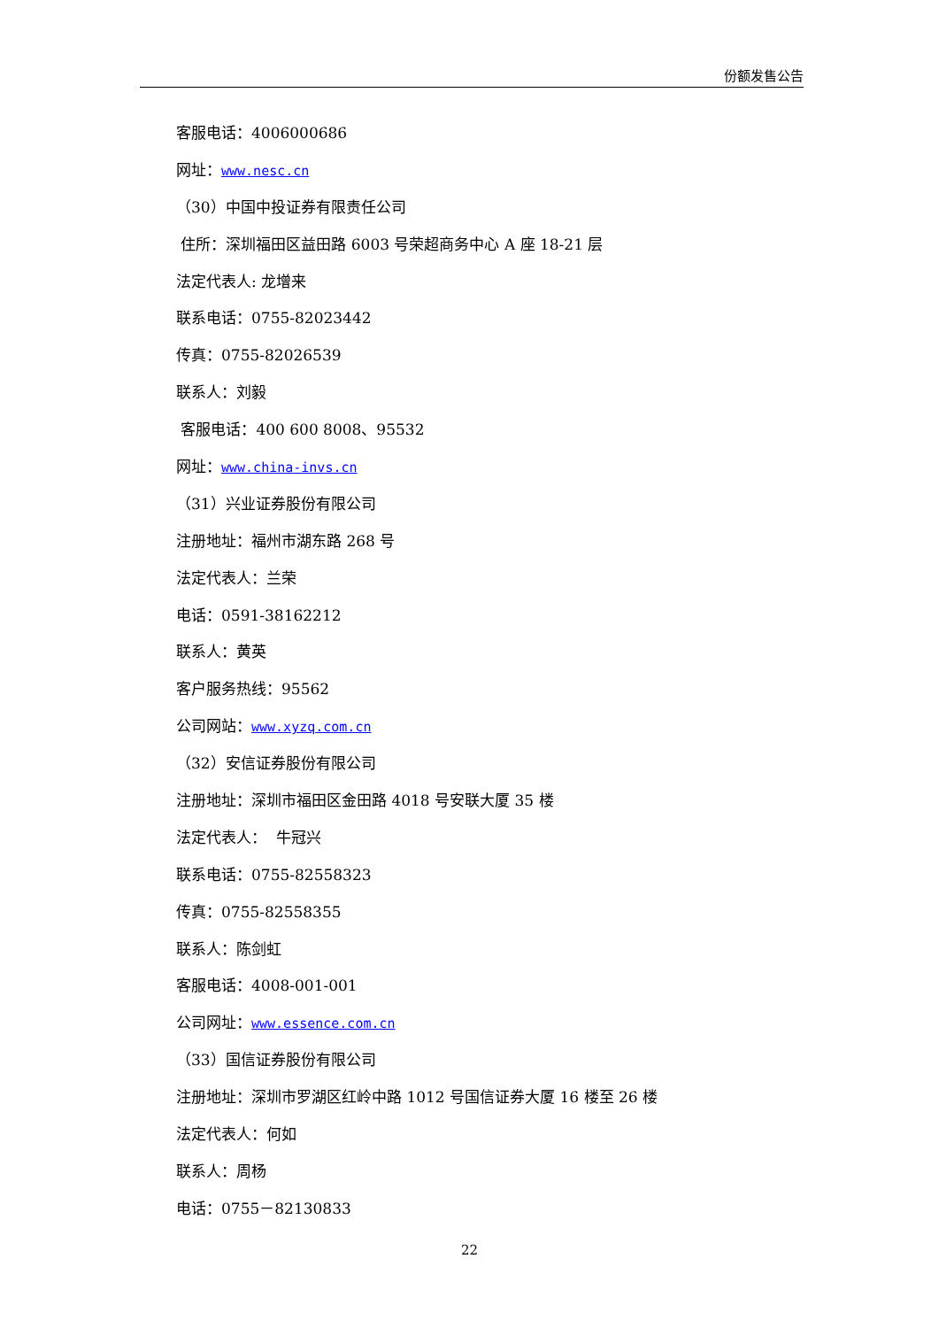份额发售公告
客服电话：4006000686
网址：www.nesc.cn
（30）中国中投证券有限责任公司
住所：深圳福田区益田路 6003 号荣超商务中心 A 座 18-21 层
法定代表人: 龙增来
联系电话：0755-82023442
传真：0755-82026539
联系人：刘毅
客服电话：400 600 8008、95532
网址：www.china-invs.cn
（31）兴业证券股份有限公司
注册地址：福州市湖东路 268 号
法定代表人：兰荣
电话：0591-38162212
联系人：黄英
客户服务热线：95562
公司网站：www.xyzq.com.cn
（32）安信证券股份有限公司
注册地址：深圳市福田区金田路 4018 号安联大厦 35 楼
法定代表人： 牛冠兴
联系电话：0755-82558323
传真：0755-82558355
联系人：陈剑虹
客服电话：4008-001-001
公司网址：www.essence.com.cn
（33）国信证券股份有限公司
注册地址：深圳市罗湖区红岭中路 1012 号国信证券大厦 16 楼至 26 楼
法定代表人：何如
联系人：周杨
电话：0755－82130833
22